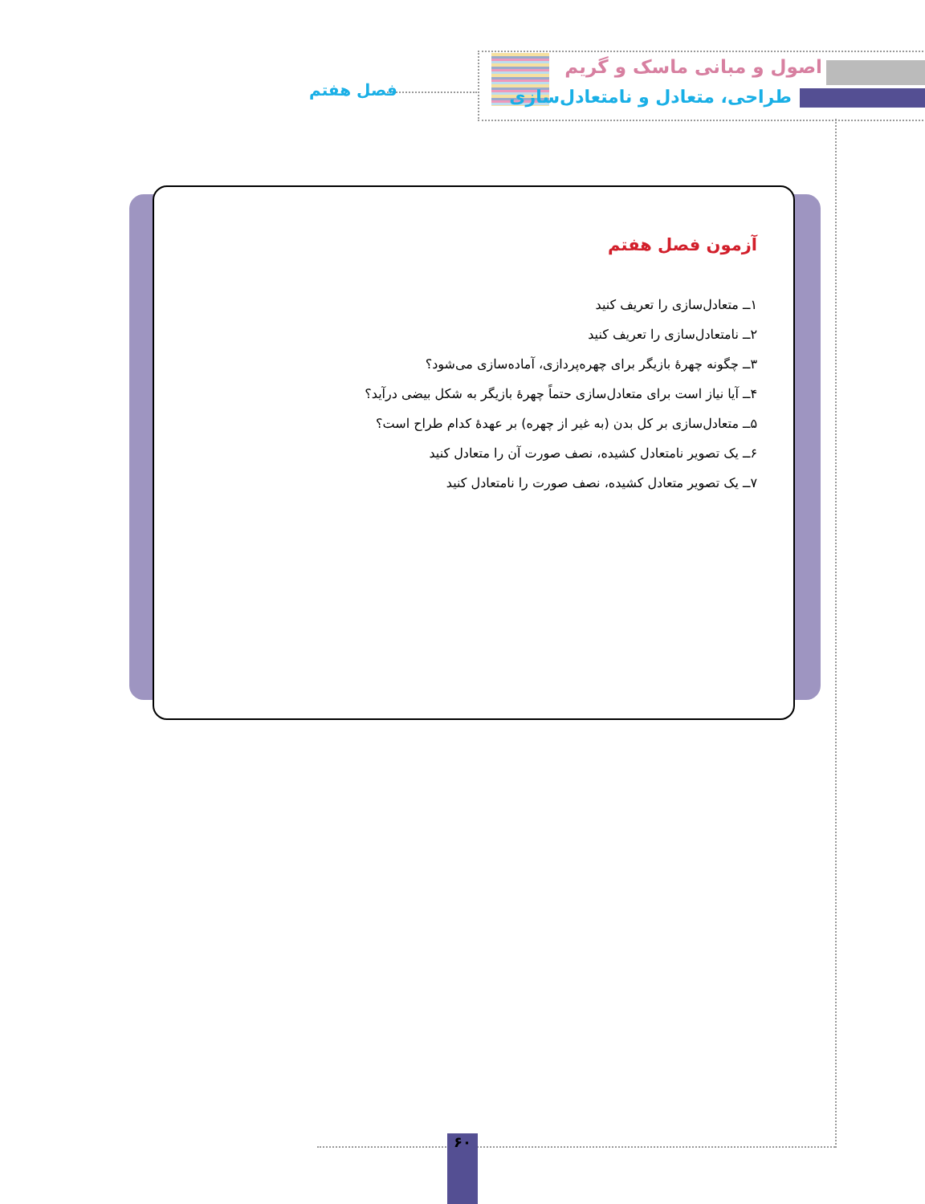اصول و مبانی ماسک و گریم
طراحی، متعادل و نامتعادل‌سازی فصل هفتم
آزمون فصل هفتم
۱ــ متعادل‌سازی را تعریف کنید
۲ــ نامتعادل‌سازی را تعریف کنید
۳ــ چگونه چهرهٔ بازیگر برای چهره‌پردازی، آماده‌سازی می‌شود؟
۴ــ آیا نیاز است برای متعادل‌سازی حتماً چهرهٔ بازیگر به شکل بیضی درآید؟
۵ــ متعادل‌سازی بر کل بدن (به غیر از چهره) بر عهدهٔ کدام طراح است؟
۶ــ یک تصویر نامتعادل کشیده، نصف صورت آن را متعادل کنید
۷ــ یک تصویر متعادل کشیده، نصف صورت را نامتعادل کنید
۶۰